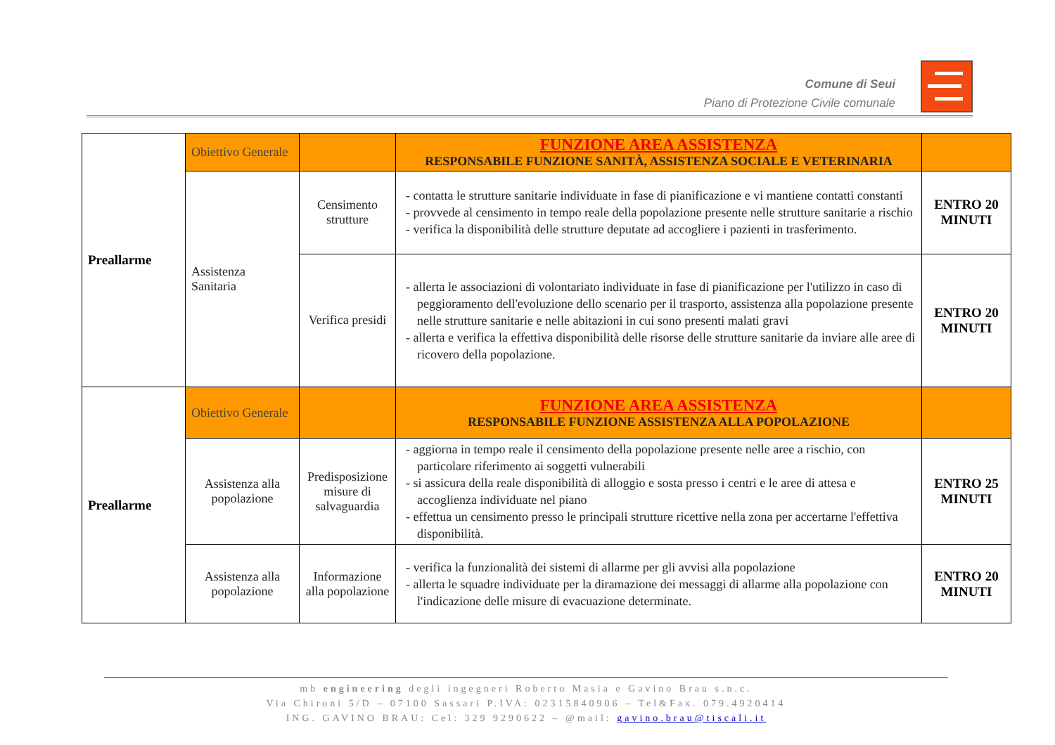Comune di Seui
Piano di Protezione Civile comunale
| Preallarme | Obiettivo Generale | | FUNZIONE AREA ASSISTENZA RESPONSABILE FUNZIONE SANITÀ, ASSISTENZA SOCIALE E VETERINARIA | |
| | Assistenza Sanitaria | Censimento strutture | - contatta le strutture sanitarie individuate in fase di pianificazione e vi mantiene contatti constanti - provvede al censimento in tempo reale della popolazione presente nelle strutture sanitarie a rischio - verifica la disponibilità delle strutture deputate ad accogliere i pazienti in trasferimento. | ENTRO 20 MINUTI |
| | | Verifica presidi | - allerta le associazioni di volontariato individuate in fase di pianificazione per l'utilizzo in caso di peggioramento dell'evoluzione dello scenario per il trasporto, assistenza alla popolazione presente nelle strutture sanitarie e nelle abitazioni in cui sono presenti malati gravi - allerta e verifica la effettiva disponibilità delle risorse delle strutture sanitarie da inviare alle aree di ricovero della popolazione. | ENTRO 20 MINUTI |
| Preallarme | Obiettivo Generale | | FUNZIONE AREA ASSISTENZA RESPONSABILE FUNZIONE ASSISTENZA ALLA POPOLAZIONE | |
| | Assistenza alla popolazione | Predisposizione misure di salvaguardia | - aggiorna in tempo reale il censimento della popolazione presente nelle aree a rischio, con particolare riferimento ai soggetti vulnerabili - si assicura della reale disponibilità di alloggio e sosta presso i centri e le aree di attesa e accoglienza individuate nel piano - effettua un censimento presso le principali strutture ricettive nella zona per accertarne l'effettiva disponibilità. | ENTRO 25 MINUTI |
| | Assistenza alla popolazione | Informazione alla popolazione | - verifica la funzionalità dei sistemi di allarme per gli avvisi alla popolazione - allerta le squadre individuate per la diramazione dei messaggi di allarme alla popolazione con l'indicazione delle misure di evacuazione determinate. | ENTRO 20 MINUTI |
mb engineering degli ingegneri Roberto Masia e Gavino Brau s.n.c.
Via Chironi 5/D – 07100 Sassari P.IVA: 02315840906 – Tel&Fax. 079.4920414
ING. GAVINO BRAU: Cel: 329 9290622 – @mail: gavino.brau@tiscali.it